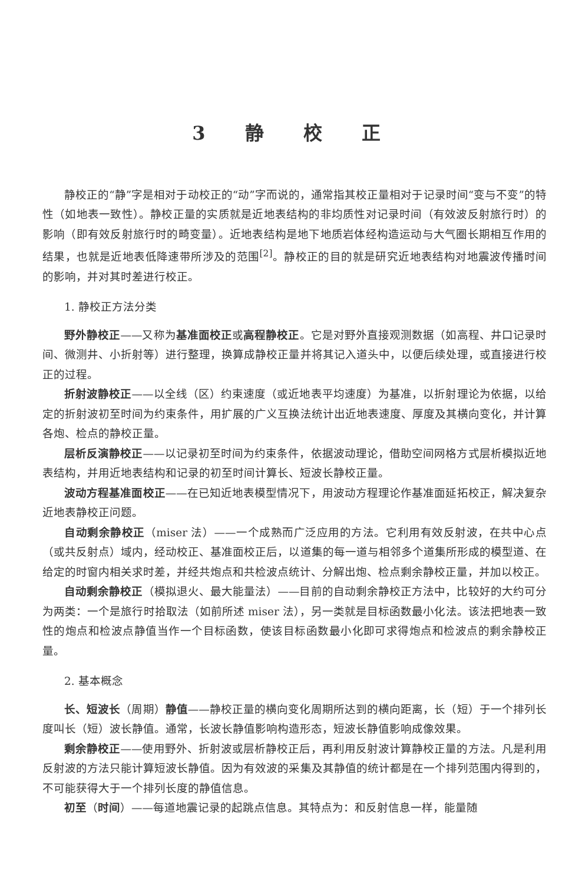3 静 校 正
静校正的“静”字是相对于动校正的“动”字而说的，通常指其校正量相对于记录时间“变与不变”的特性（如地表一致性）。静校正量的实质就是近地表结构的非均质性对记录时间（有效波反射旅行时）的影响（即有效反射旅行时的畸变量）。近地表结构是地下地质岩体经构造运动与大气圈长期相互作用的结果，也就是近地表低降速带所涉及的范围<sup>[2]</sup>。静校正的目的就是研究近地表结构对地震波传播时间的影响，并对其时差进行校正。
1. 静校正方法分类
野外静校正——又称为基准面校正或高程静校正。它是对野外直接观测数据（如高程、井口记录时间、微测井、小折射等）进行整理，换算成静校正量并将其记入道头中，以便后续处理，或直接进行校正的过程。
折射波静校正——以全线（区）约束速度（或近地表平均速度）为基准，以折射理论为依据，以给定的折射波初至时间为约束条件，用扩展的广义互换法统计出近地表速度、厚度及其横向变化，并计算各炮、检点的静校正量。
层析反演静校正——以记录初至时间为约束条件，依据波动理论，借助空间网格方式层析模拟近地表结构，并用近地表结构和记录的初至时间计算长、短波长静校正量。
波动方程基准面校正——在已知近地表模型情况下，用波动方程理论作基准面延拓校正，解决复杂近地表静校正问题。
自动剩余静校正（miser 法）——一个成熟而广泛应用的方法。它利用有效反射波，在共中心点（或共反射点）域内，经动校正、基准面校正后，以道集的每一道与相邻多个道集所形成的模型道、在给定的时窗内相关求时差，并经共炮点和共检波点统计、分解出炮、检点剩余静校正量，并加以校正。
自动剩余静校正（模拟退火、最大能量法）——目前的自动剩余静校正方法中，比较好的大约可分为两类：一个是旅行时拾取法（如前所述 miser 法），另一类就是目标函数最小化法。该法把地表一致性的炮点和检波点静值当作一个目标函数，使该目标函数最小化即可求得炮点和检波点的剩余静校正量。
2. 基本概念
长、短波长（周期）静值——静校正量的横向变化周期所达到的横向距离，长（短）于一个排列长度叫长（短）波长静值。通常，长波长静值影响构造形态，短波长静值影响成像效果。
剩余静校正——使用野外、折射波或层析静校正后，再利用反射波计算静校正量的方法。凡是利用反射波的方法只能计算短波长静值。因为有效波的采集及其静值的统计都是在一个排列范围内得到的，不可能获得大于一个排列长度的静值信息。
初至（时间）——每道地震记录的起跳点信息。其特点为：和反射信息一样，能量随